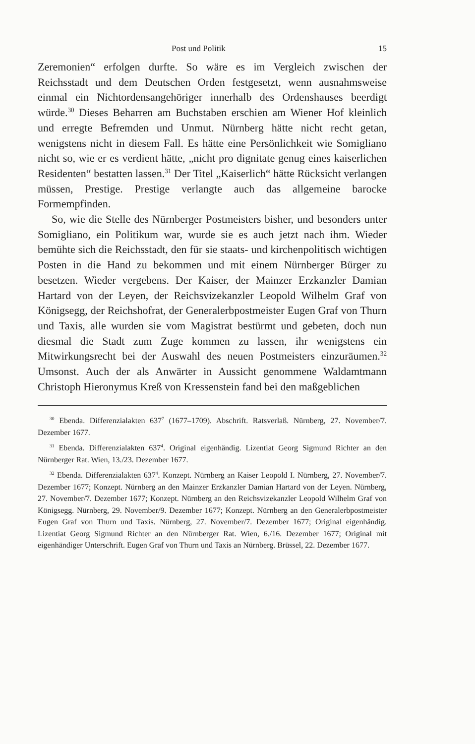Post und Politik 15
Zeremonien“ erfolgen durfte. So wäre es im Vergleich zwischen der Reichsstadt und dem Deutschen Orden festgesetzt, wenn ausnahmsweise einmal ein Nichtordensangehöriger innerhalb des Ordenshauses beerdigt würde.<sup>30</sup> Dieses Beharren am Buchstaben erschien am Wiener Hof kleinlich und erregte Befremden und Unmut. Nürnberg hätte nicht recht getan, wenigstens nicht in diesem Fall. Es hätte eine Persönlichkeit wie Somigliano nicht so, wie er es verdient hätte, „nicht pro dignitate genug eines kaiserlichen Residenten“ bestatten lassen.<sup>31</sup> Der Titel „Kaiserlich“ hätte Rücksicht verlangen müssen, Prestige. Prestige verlangte auch das allgemeine barocke Formempfinden.
So, wie die Stelle des Nürnberger Postmeisters bisher, und besonders unter Somigliano, ein Politikum war, wurde sie es auch jetzt nach ihm. Wieder bemühte sich die Reichsstadt, den für sie staats- und kirchenpolitisch wichtigen Posten in die Hand zu bekommen und mit einem Nürnberger Bürger zu besetzen. Wieder vergebens. Der Kaiser, der Mainzer Erzkanzler Damian Hartard von der Leyen, der Reichsvizekanzler Leopold Wilhelm Graf von Königsegg, der Reichshofrat, der Generalerbpostmeister Eugen Graf von Thurn und Taxis, alle wurden sie vom Magistrat bestürmt und gebeten, doch nun diesmal die Stadt zum Zuge kommen zu lassen, ihr wenigstens ein Mitwirkungsrecht bei der Auswahl des neuen Postmeisters einzuräumen.<sup>32</sup> Umsonst. Auch der als Anwärter in Aussicht genommene Waldamtmann Christoph Hieronymus Kreß von Kressenstein fand bei den maßgeblichen
<sup>30</sup> Ebenda. Differenzialakten 637<sup>7</sup> (1677–1709). Abschrift. Ratsverlaß. Nürnberg, 27. November/7. Dezember 1677.
<sup>31</sup> Ebenda. Differenzialakten 637<sup>4</sup>. Original eigenhändig. Lizentiat Georg Sigmund Richter an den Nürnberger Rat. Wien, 13./23. Dezember 1677.
<sup>32</sup> Ebenda. Differenzialakten 637<sup>4</sup>. Konzept. Nürnberg an Kaiser Leopold I. Nürnberg, 27. November/7. Dezember 1677; Konzept. Nürnberg an den Mainzer Erzkanzler Damian Hartard von der Leyen. Nürnberg, 27. November/7. Dezember 1677; Konzept. Nürnberg an den Reichsvizekanzler Leopold Wilhelm Graf von Königsegg. Nürnberg, 29. November/9. Dezember 1677; Konzept. Nürnberg an den Generalerbpostmeister Eugen Graf von Thurn und Taxis. Nürnberg, 27. November/7. Dezember 1677; Original eigenhändig. Lizentiat Georg Sigmund Richter an den Nürnberger Rat. Wien, 6./16. Dezember 1677; Original mit eigenhändiger Unterschrift. Eugen Graf von Thurn und Taxis an Nürnberg. Brüssel, 22. Dezember 1677.